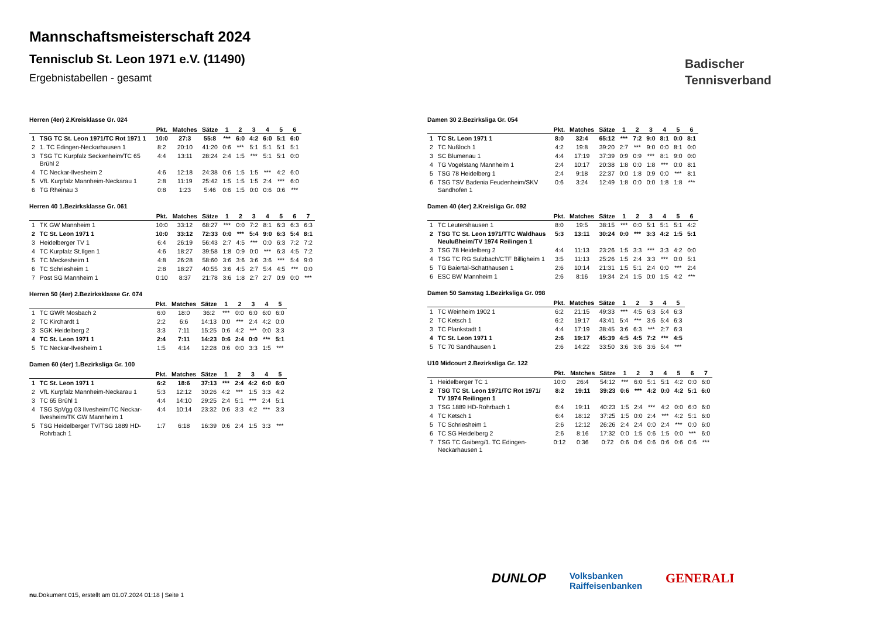Mannschaftsmeisterschaft 2024
Tennisclub St. Leon 1971 e.V. (11490)
Ergebnistabellen - gesamt
Badischer
Tennisverband
Herren (4er) 2.Kreisklasse Gr. 024
| | | Pkt. | Matches | Sätze | 1 | 2 | 3 | 4 | 5 | 6 |
| --- | --- | --- | --- | --- | --- | --- | --- | --- | --- | --- |
| 1 | TSG TC St. Leon 1971/TC Rot 1971 1 | 10:0 | 27:3 | 55:8 | *** | 6:0 | 4:2 | 6:0 | 5:1 | 6:0 |
| 2 | 1. TC Edingen-Neckarhausen 1 | 8:2 | 20:10 | 41:20 | 0:6 | *** | 5:1 | 5:1 | 5:1 | 5:1 |
| 3 | TSG TC Kurpfalz Seckenheim/TC 65 Brühl 2 | 4:4 | 13:11 | 28:24 | 2:4 | 1:5 | *** | 5:1 | 5:1 | 0:0 |
| 4 | TC Neckar-Ilvesheim 2 | 4:6 | 12:18 | 24:38 | 0:6 | 1:5 | 1:5 | *** | 4:2 | 6:0 |
| 5 | VfL Kurpfalz Mannheim-Neckarau 1 | 2:8 | 11:19 | 25:42 | 1:5 | 1:5 | 1:5 | 2:4 | *** | 6:0 |
| 6 | TG Rheinau 3 | 0:8 | 1:23 | 5:46 | 0:6 | 1:5 | 0:0 | 0:6 | 0:6 | *** |
Herren 40 1.Bezirksklasse Gr. 061
| | | Pkt. | Matches | Sätze | 1 | 2 | 3 | 4 | 5 | 6 | 7 |
| --- | --- | --- | --- | --- | --- | --- | --- | --- | --- | --- | --- |
| 1 | TK GW Mannheim 1 | 10:0 | 33:12 | 68:27 | *** | 0:0 | 7:2 | 8:1 | 6:3 | 6:3 | 6:3 |
| 2 | TC St. Leon 1971 1 | 10:0 | 33:12 | 72:33 | 0:0 | *** | 5:4 | 9:0 | 6:3 | 5:4 | 8:1 |
| 3 | Heidelberger TV 1 | 6:4 | 26:19 | 56:43 | 2:7 | 4:5 | *** | 0:0 | 6:3 | 7:2 | 7:2 |
| 4 | TC Kurpfalz St.Ilgen 1 | 4:6 | 18:27 | 39:58 | 1:8 | 0:9 | 0:0 | *** | 6:3 | 4:5 | 7:2 |
| 5 | TC Meckesheim 1 | 4:8 | 26:28 | 58:60 | 3:6 | 3:6 | 3:6 | 3:6 | *** | 5:4 | 9:0 |
| 6 | TC Schriesheim 1 | 2:8 | 18:27 | 40:55 | 3:6 | 4:5 | 2:7 | 5:4 | 4:5 | *** | 0:0 |
| 7 | Post SG Mannheim 1 | 0:10 | 8:37 | 21:78 | 3:6 | 1:8 | 2:7 | 2:7 | 0:9 | 0:0 | *** |
Herren 50 (4er) 2.Bezirksklasse Gr. 074
| | | Pkt. | Matches | Sätze | 1 | 2 | 3 | 4 | 5 |
| --- | --- | --- | --- | --- | --- | --- | --- | --- | --- |
| 1 | TC GWR Mosbach 2 | 6:0 | 18:0 | 36:2 | *** | 0:0 | 6:0 | 6:0 | 6:0 |
| 2 | TC Kirchardt 1 | 2:2 | 6:6 | 14:13 | 0:0 | *** | 2:4 | 4:2 | 0:0 |
| 3 | SGK Heidelberg 2 | 3:3 | 7:11 | 15:25 | 0:6 | 4:2 | *** | 0:0 | 3:3 |
| 4 | TC St. Leon 1971 1 | 2:4 | 7:11 | 14:23 | 0:6 | 2:4 | 0:0 | *** | 5:1 |
| 5 | TC Neckar-Ilvesheim 1 | 1:5 | 4:14 | 12:28 | 0:6 | 0:0 | 3:3 | 1:5 | *** |
Damen 60 (4er) 1.Bezirksliga Gr. 100
| | | Pkt. | Matches | Sätze | 1 | 2 | 3 | 4 | 5 |
| --- | --- | --- | --- | --- | --- | --- | --- | --- | --- |
| 1 | TC St. Leon 1971 1 | 6:2 | 18:6 | 37:13 | *** | 2:4 | 4:2 | 6:0 | 6:0 |
| 2 | VfL Kurpfalz Mannheim-Neckarau 1 | 5:3 | 12:12 | 30:26 | 4:2 | *** | 1:5 | 3:3 | 4:2 |
| 3 | TC 65 Brühl 1 | 4:4 | 14:10 | 29:25 | 2:4 | 5:1 | *** | 2:4 | 5:1 |
| 4 | TSG SpVgg 03 Ilvesheim/TC Neckar-Ilvesheim/TK GW Mannheim 1 | 4:4 | 10:14 | 23:32 | 0:6 | 3:3 | 4:2 | *** | 3:3 |
| 5 | TSG Heidelberger TV/TSG 1889 HD-Rohrbach 1 | 1:7 | 6:18 | 16:39 | 0:6 | 2:4 | 1:5 | 3:3 | *** |
Damen 30 2.Bezirksliga Gr. 054
| | | Pkt. | Matches | Sätze | 1 | 2 | 3 | 4 | 5 | 6 |
| --- | --- | --- | --- | --- | --- | --- | --- | --- | --- | --- |
| 1 | TC St. Leon 1971 1 | 8:0 | 32:4 | 65:12 | *** | 7:2 | 9:0 | 8:1 | 0:0 | 8:1 |
| 2 | TC Nußloch 1 | 4:2 | 19:8 | 39:20 | 2:7 | *** | 9:0 | 0:0 | 8:1 | 0:0 |
| 3 | SC Blumenau 1 | 4:4 | 17:19 | 37:39 | 0:9 | 0:9 | *** | 8:1 | 9:0 | 0:0 |
| 4 | TG Vogelstang Mannheim 1 | 2:4 | 10:17 | 20:38 | 1:8 | 0:0 | 1:8 | *** | 0:0 | 8:1 |
| 5 | TSG 78 Heidelberg 1 | 2:4 | 9:18 | 22:37 | 0:0 | 1:8 | 0:9 | 0:0 | *** | 8:1 |
| 6 | TSG TSV Badenia Feudenheim/SKV Sandhofen 1 | 0:6 | 3:24 | 12:49 | 1:8 | 0:0 | 0:0 | 1:8 | 1:8 | *** |
Damen 40 (4er) 2.Kreisliga Gr. 092
| | | Pkt. | Matches | Sätze | 1 | 2 | 3 | 4 | 5 | 6 |
| --- | --- | --- | --- | --- | --- | --- | --- | --- | --- | --- |
| 1 | TC Leutershausen 1 | 8:0 | 19:5 | 38:15 | *** | 0:0 | 5:1 | 5:1 | 5:1 | 4:2 |
| 2 | TSG TC St. Leon 1971/TTC Waldhaus Neulußheim/TV 1974 Reilingen 1 | 5:3 | 13:11 | 30:24 | 0:0 | *** | 3:3 | 4:2 | 1:5 | 5:1 |
| 3 | TSG 78 Heidelberg 2 | 4:4 | 11:13 | 23:26 | 1:5 | 3:3 | *** | 3:3 | 4:2 | 0:0 |
| 4 | TSG TC RG Sulzbach/CTF Billigheim 1 | 3:5 | 11:13 | 25:26 | 1:5 | 2:4 | 3:3 | *** | 0:0 | 5:1 |
| 5 | TG Baiertal-Schatthausen 1 | 2:6 | 10:14 | 21:31 | 1:5 | 5:1 | 2:4 | 0:0 | *** | 2:4 |
| 6 | ESC BW Mannheim 1 | 2:6 | 8:16 | 19:34 | 2:4 | 1:5 | 0:0 | 1:5 | 4:2 | *** |
Damen 50 Samstag 1.Bezirksliga Gr. 098
| | | Pkt. | Matches | Sätze | 1 | 2 | 3 | 4 | 5 |
| --- | --- | --- | --- | --- | --- | --- | --- | --- | --- |
| 1 | TC Weinheim 1902 1 | 6:2 | 21:15 | 49:33 | *** | 4:5 | 6:3 | 5:4 | 6:3 |
| 2 | TC Ketsch 1 | 6:2 | 19:17 | 43:41 | 5:4 | *** | 3:6 | 5:4 | 6:3 |
| 3 | TC Plankstadt 1 | 4:4 | 17:19 | 38:45 | 3:6 | 6:3 | *** | 2:7 | 6:3 |
| 4 | TC St. Leon 1971 1 | 2:6 | 19:17 | 45:39 | 4:5 | 4:5 | 7:2 | *** | 4:5 |
| 5 | TC 70 Sandhausen 1 | 2:6 | 14:22 | 33:50 | 3:6 | 3:6 | 3:6 | 5:4 | *** |
U10 Midcourt 2.Bezirksliga Gr. 122
| | | Pkt. | Matches | Sätze | 1 | 2 | 3 | 4 | 5 | 6 | 7 |
| --- | --- | --- | --- | --- | --- | --- | --- | --- | --- | --- | --- |
| 1 | Heidelberger TC 1 | 10:0 | 26:4 | 54:12 | *** | 6:0 | 5:1 | 5:1 | 4:2 | 0:0 | 6:0 |
| 2 | TSG TC St. Leon 1971/TC Rot 1971/ TV 1974 Reilingen 1 | 8:2 | 19:11 | 39:23 | 0:6 | *** | 4:2 | 0:0 | 4:2 | 5:1 | 6:0 |
| 3 | TSG 1889 HD-Rohrbach 1 | 6:4 | 19:11 | 40:23 | 1:5 | 2:4 | *** | 4:2 | 0:0 | 6:0 | 6:0 |
| 4 | TC Ketsch 1 | 6:4 | 18:12 | 37:25 | 1:5 | 0:0 | 2:4 | *** | 4:2 | 5:1 | 6:0 |
| 5 | TC Schriesheim 1 | 2:6 | 12:12 | 26:26 | 2:4 | 2:4 | 0:0 | 2:4 | *** | 0:0 | 6:0 |
| 6 | TC SG Heidelberg 2 | 2:6 | 8:16 | 17:32 | 0:0 | 1:5 | 0:6 | 1:5 | 0:0 | *** | 6:0 |
| 7 | TSG TC Gaiberg/1. TC Edingen-Neckarhausen 1 | 0:12 | 0:36 | 0:72 | 0:6 | 0:6 | 0:6 | 0:6 | 0:6 | 0:6 | *** |
DUNLOP Volksbanken
Raiffeisenbanken GENERALI
nu.Dokument 015, erstellt am 01.07.2024 01:18 | Seite 1